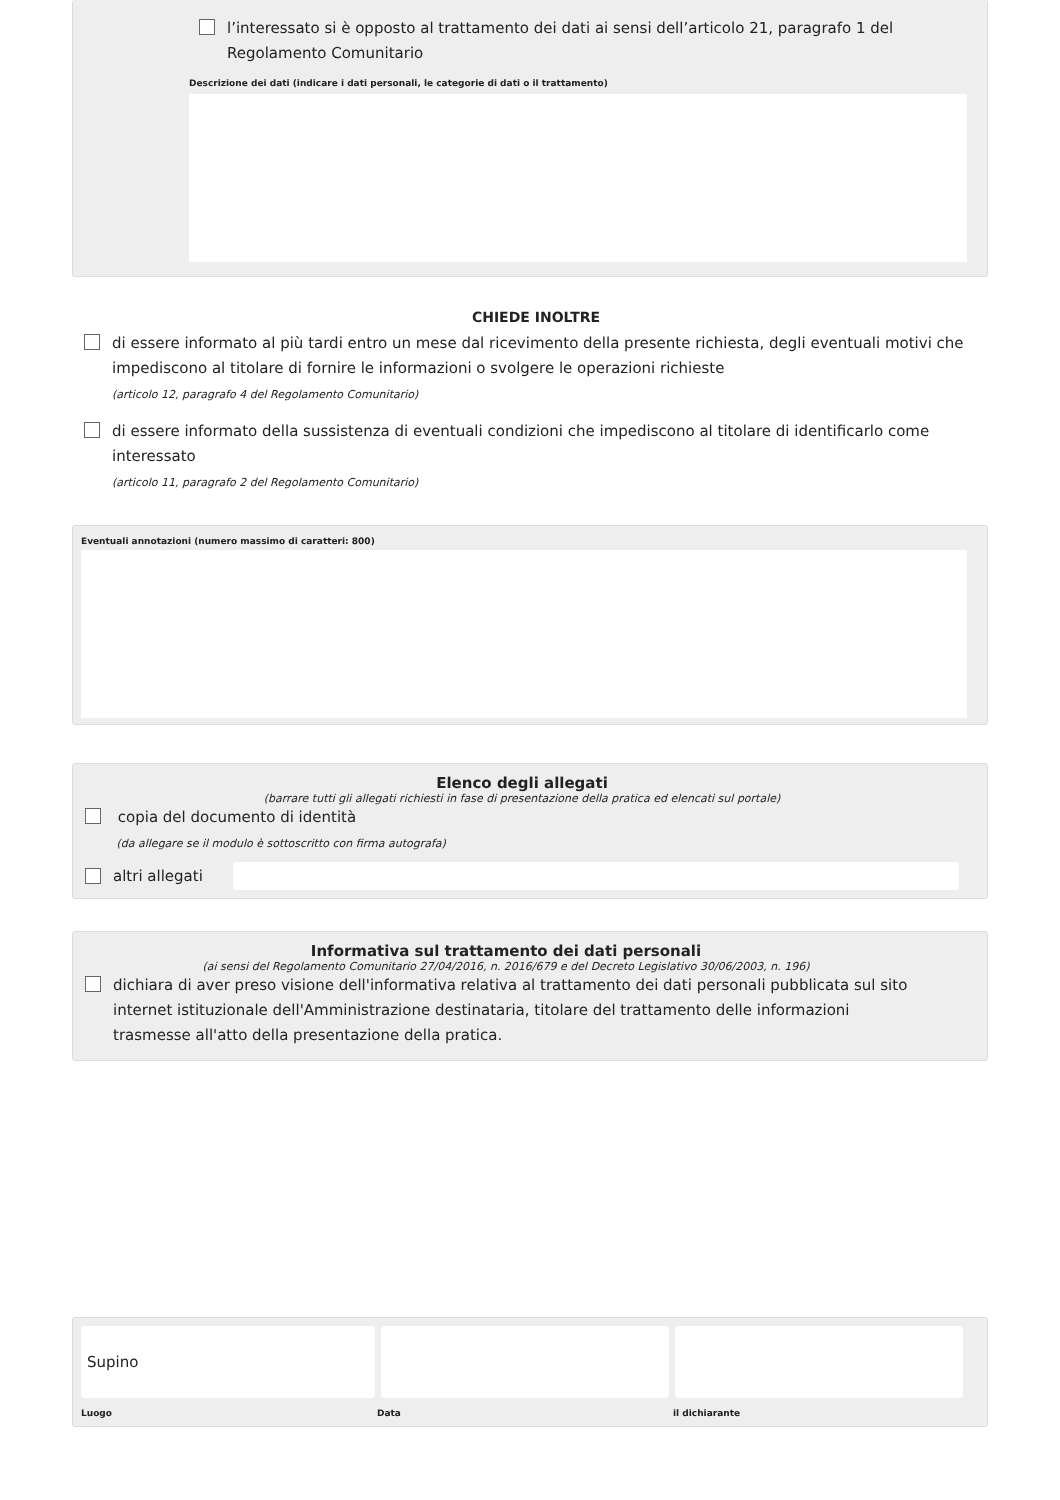l’interessato si è opposto al trattamento dei dati ai sensi dell’articolo 21, paragrafo 1 del Regolamento Comunitario
Descrizione dei dati (indicare i dati personali, le categorie di dati o il trattamento)
CHIEDE INOLTRE
di essere informato al più tardi entro un mese dal ricevimento della presente richiesta, degli eventuali motivi che impediscono al titolare di fornire le informazioni o svolgere le operazioni richieste
(articolo 12, paragrafo 4 del Regolamento Comunitario)
di essere informato della sussistenza di eventuali condizioni che impediscono al titolare di identificarlo come interessato
(articolo 11, paragrafo 2 del Regolamento Comunitario)
Eventuali annotazioni (numero massimo di caratteri: 800)
Elenco degli allegati
(barrare tutti gli allegati richiesti in fase di presentazione della pratica ed elencati sul portale)
copia del documento di identità
(da allegare se il modulo è sottoscritto con firma autografa)
altri allegati
Informativa sul trattamento dei dati personali
(ai sensi del Regolamento Comunitario 27/04/2016, n. 2016/679 e del Decreto Legislativo 30/06/2003, n. 196)
dichiara di aver preso visione dell'informativa relativa al trattamento dei dati personali pubblicata sul sito internet istituzionale dell'Amministrazione destinataria, titolare del trattamento delle informazioni trasmesse all'atto della presentazione della pratica.
Supino
Luogo Data il dichiarante